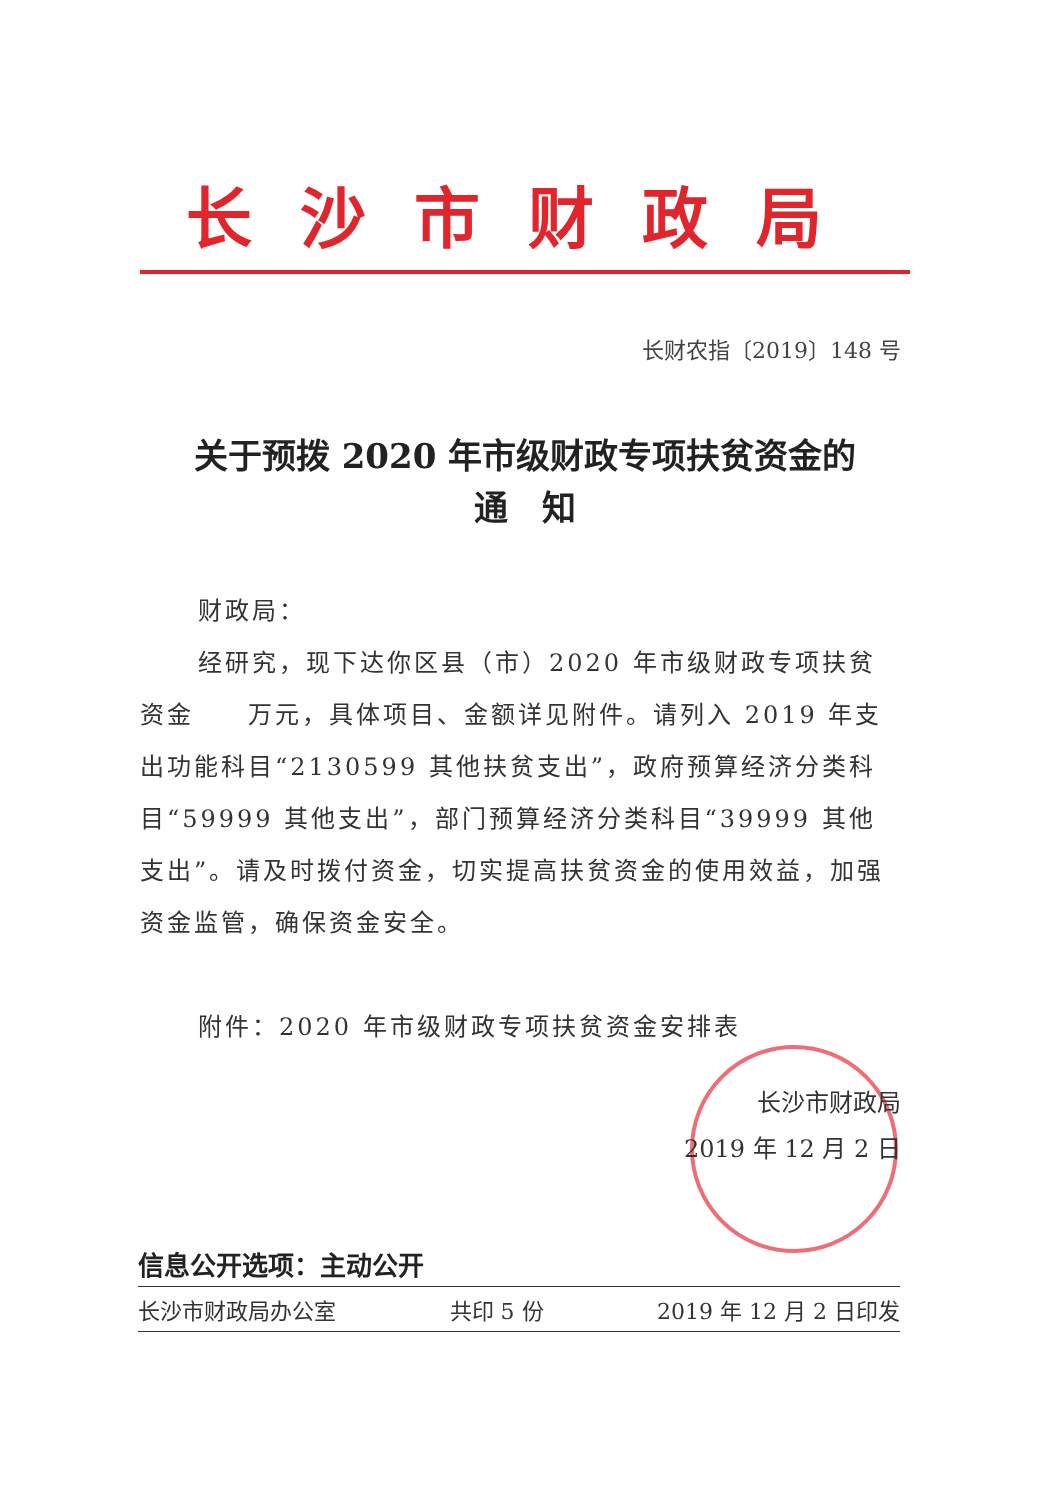长沙市财政局
长财农指〔2019〕148 号
关于预拨 2020 年市级财政专项扶贫资金的
通　知
财政局：
经研究，现下达你区县（市）2020 年市级财政专项扶贫资金　　万元，具体项目、金额详见附件。请列入 2019 年支出功能科目“2130599 其他扶贫支出”，政府预算经济分类科目“59999 其他支出”，部门预算经济分类科目“39999 其他支出”。请及时拨付资金，切实提高扶贫资金的使用效益，加强资金监管，确保资金安全。
附件：2020 年市级财政专项扶贫资金安排表
长沙市财政局
2019 年 12 月 2 日
信息公开选项：主动公开
长沙市财政局办公室 共印 5 份 2019 年 12 月 2 日印发